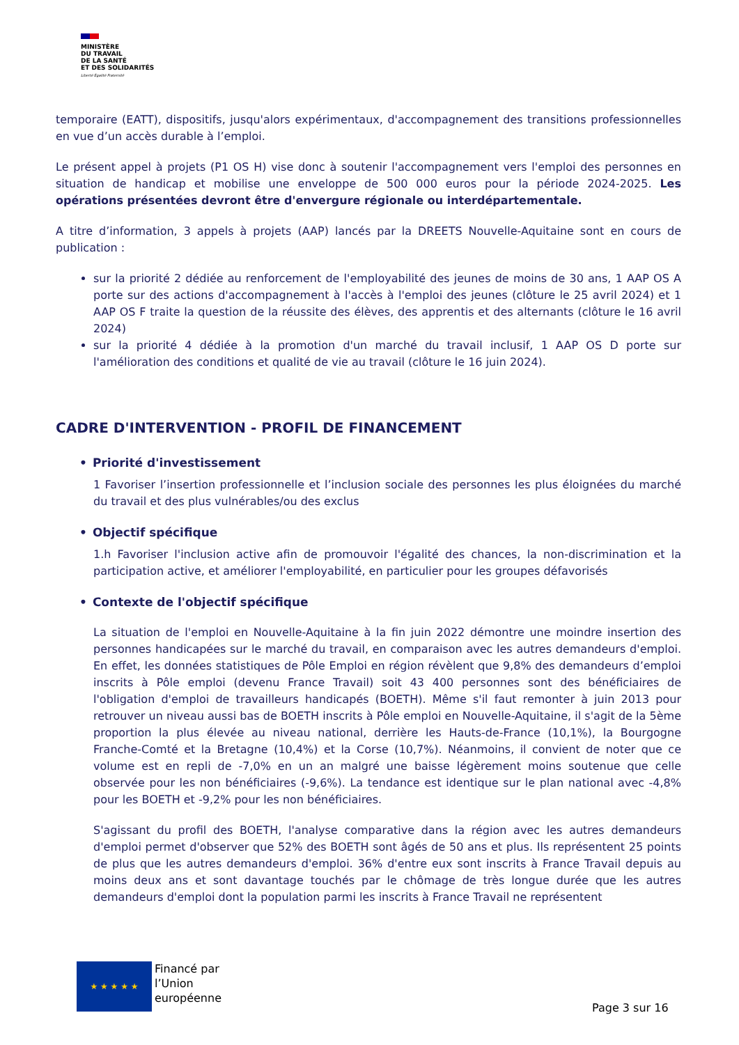MINISTÈRE
DU TRAVAIL
DE LA SANTÉ
ET DES SOLIDARITÉS
Liberté Égalité Fraternité
temporaire (EATT), dispositifs, jusqu'alors expérimentaux, d'accompagnement des transitions professionnelles en vue d’un accès durable à l’emploi.
Le présent appel à projets (P1 OS H) vise donc à soutenir l'accompagnement vers l'emploi des personnes en situation de handicap et mobilise une enveloppe de 500 000 euros pour la période 2024-2025. Les opérations présentées devront être d'envergure régionale ou interdépartementale.
A titre d’information, 3 appels à projets (AAP) lancés par la DREETS Nouvelle-Aquitaine sont en cours de publication :
sur la priorité 2 dédiée au renforcement de l'employabilité des jeunes de moins de 30 ans, 1 AAP OS A porte sur des actions d'accompagnement à l'accès à l'emploi des jeunes (clôture le 25 avril 2024) et 1 AAP OS F traite la question de la réussite des élèves, des apprentis et des alternants (clôture le 16 avril 2024)
sur la priorité 4 dédiée à la promotion d'un marché du travail inclusif, 1 AAP OS D porte sur l'amélioration des conditions et qualité de vie au travail (clôture le 16 juin 2024).
CADRE D'INTERVENTION - PROFIL DE FINANCEMENT
• Priorité d'investissement
1 Favoriser l’insertion professionnelle et l’inclusion sociale des personnes les plus éloignées du marché du travail et des plus vulnérables/ou des exclus
• Objectif spécifique
1.h Favoriser l'inclusion active afin de promouvoir l'égalité des chances, la non-discrimination et la participation active, et améliorer l'employabilité, en particulier pour les groupes défavorisés
• Contexte de l'objectif spécifique
La situation de l'emploi en Nouvelle-Aquitaine à la fin juin 2022 démontre une moindre insertion des personnes handicapées sur le marché du travail, en comparaison avec les autres demandeurs d'emploi. En effet, les données statistiques de Pôle Emploi en région révèlent que 9,8% des demandeurs d’emploi inscrits à Pôle emploi (devenu France Travail) soit 43 400 personnes sont des bénéficiaires de l'obligation d'emploi de travailleurs handicapés (BOETH). Même s'il faut remonter à juin 2013 pour retrouver un niveau aussi bas de BOETH inscrits à Pôle emploi en Nouvelle-Aquitaine, il s'agit de la 5ème proportion la plus élevée au niveau national, derrière les Hauts-de-France (10,1%), la Bourgogne Franche-Comté et la Bretagne (10,4%) et la Corse (10,7%). Néanmoins, il convient de noter que ce volume est en repli de -7,0% en un an malgré une baisse légèrement moins soutenue que celle observée pour les non bénéficiaires (-9,6%). La tendance est identique sur le plan national avec -4,8% pour les BOETH et -9,2% pour les non bénéficiaires.
S'agissant du profil des BOETH, l'analyse comparative dans la région avec les autres demandeurs d'emploi permet d'observer que 52% des BOETH sont âgés de 50 ans et plus. Ils représentent 25 points de plus que les autres demandeurs d'emploi. 36% d'entre eux sont inscrits à France Travail depuis au moins deux ans et sont davantage touchés par le chômage de très longue durée que les autres demandeurs d'emploi dont la population parmi les inscrits à France Travail ne représentent
★ ★ ★ ★ ★
Financé par
l’Union
européenne
Page 3 sur 16